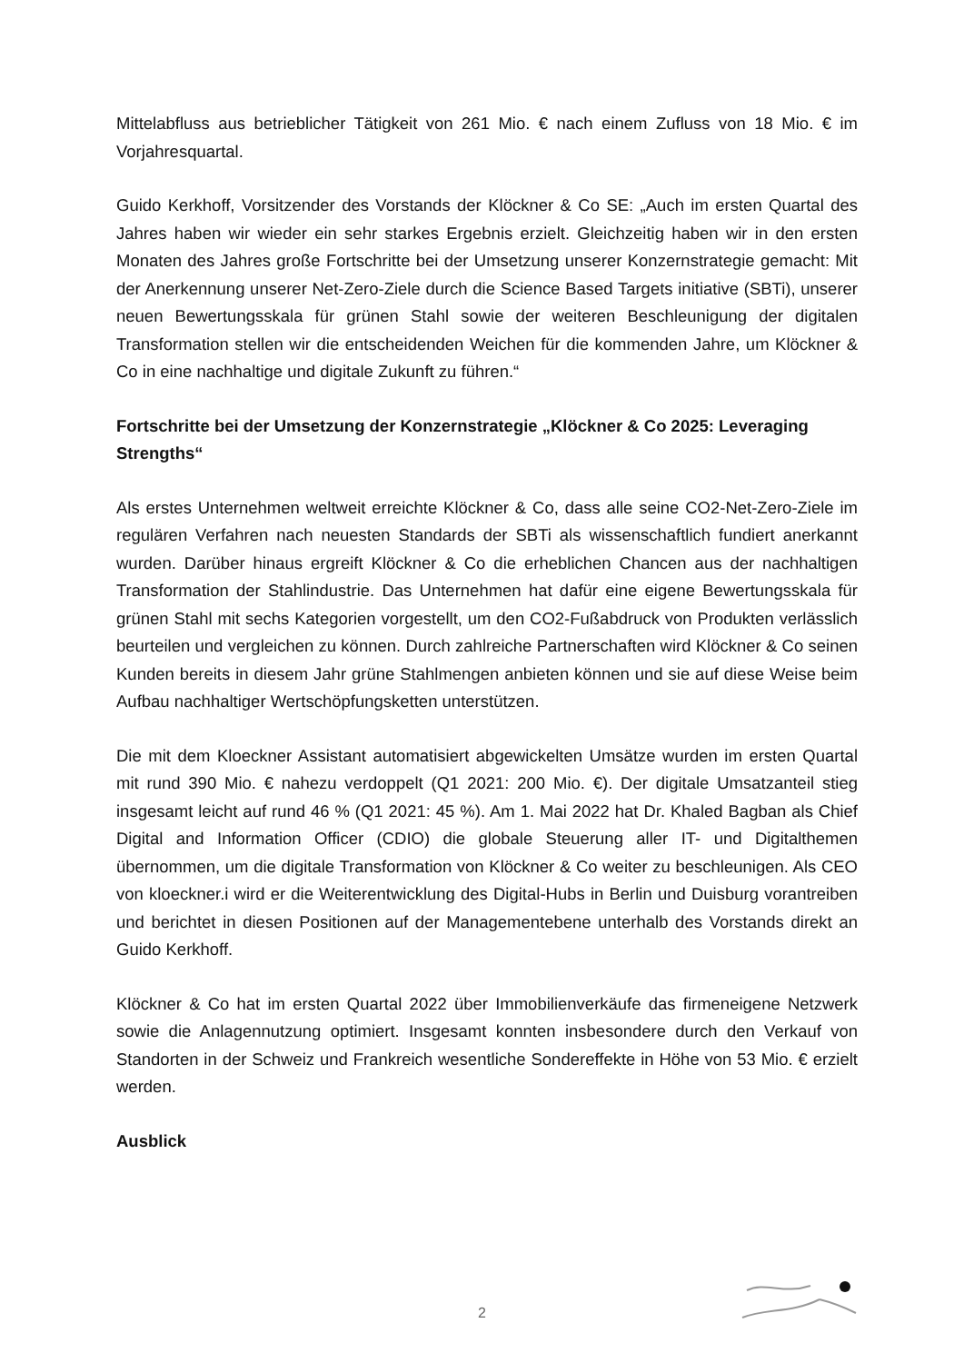Mittelabfluss aus betrieblicher Tätigkeit von 261 Mio. € nach einem Zufluss von 18 Mio. € im Vorjahresquartal.
Guido Kerkhoff, Vorsitzender des Vorstands der Klöckner & Co SE: „Auch im ersten Quartal des Jahres haben wir wieder ein sehr starkes Ergebnis erzielt. Gleichzeitig haben wir in den ersten Monaten des Jahres große Fortschritte bei der Umsetzung unserer Konzernstrategie gemacht: Mit der Anerkennung unserer Net-Zero-Ziele durch die Science Based Targets initiative (SBTi), unserer neuen Bewertungsskala für grünen Stahl sowie der weiteren Beschleunigung der digitalen Transformation stellen wir die entscheidenden Weichen für die kommenden Jahre, um Klöckner & Co in eine nachhaltige und digitale Zukunft zu führen.“
Fortschritte bei der Umsetzung der Konzernstrategie „Klöckner & Co 2025: Leveraging Strengths“
Als erstes Unternehmen weltweit erreichte Klöckner & Co, dass alle seine CO2-Net-Zero-Ziele im regulären Verfahren nach neuesten Standards der SBTi als wissenschaftlich fundiert anerkannt wurden. Darüber hinaus ergreift Klöckner & Co die erheblichen Chancen aus der nachhaltigen Transformation der Stahlindustrie. Das Unternehmen hat dafür eine eigene Bewertungsskala für grünen Stahl mit sechs Kategorien vorgestellt, um den CO2-Fußabdruck von Produkten verlässlich beurteilen und vergleichen zu können. Durch zahlreiche Partnerschaften wird Klöckner & Co seinen Kunden bereits in diesem Jahr grüne Stahlmengen anbieten können und sie auf diese Weise beim Aufbau nachhaltiger Wertschöpfungsketten unterstützen.
Die mit dem Kloeckner Assistant automatisiert abgewickelten Umsätze wurden im ersten Quartal mit rund 390 Mio. € nahezu verdoppelt (Q1 2021: 200 Mio. €). Der digitale Umsatzanteil stieg insgesamt leicht auf rund 46 % (Q1 2021: 45 %). Am 1. Mai 2022 hat Dr. Khaled Bagban als Chief Digital and Information Officer (CDIO) die globale Steuerung aller IT- und Digitalthemen übernommen, um die digitale Transformation von Klöckner & Co weiter zu beschleunigen. Als CEO von kloeckner.i wird er die Weiterentwicklung des Digital-Hubs in Berlin und Duisburg vorantreiben und berichtet in diesen Positionen auf der Managementebene unterhalb des Vorstands direkt an Guido Kerkhoff.
Klöckner & Co hat im ersten Quartal 2022 über Immobilienverkäufe das firmeneigene Netzwerk sowie die Anlagennutzung optimiert. Insgesamt konnten insbesondere durch den Verkauf von Standorten in der Schweiz und Frankreich wesentliche Sondereffekte in Höhe von 53 Mio. € erzielt werden.
Ausblick
2